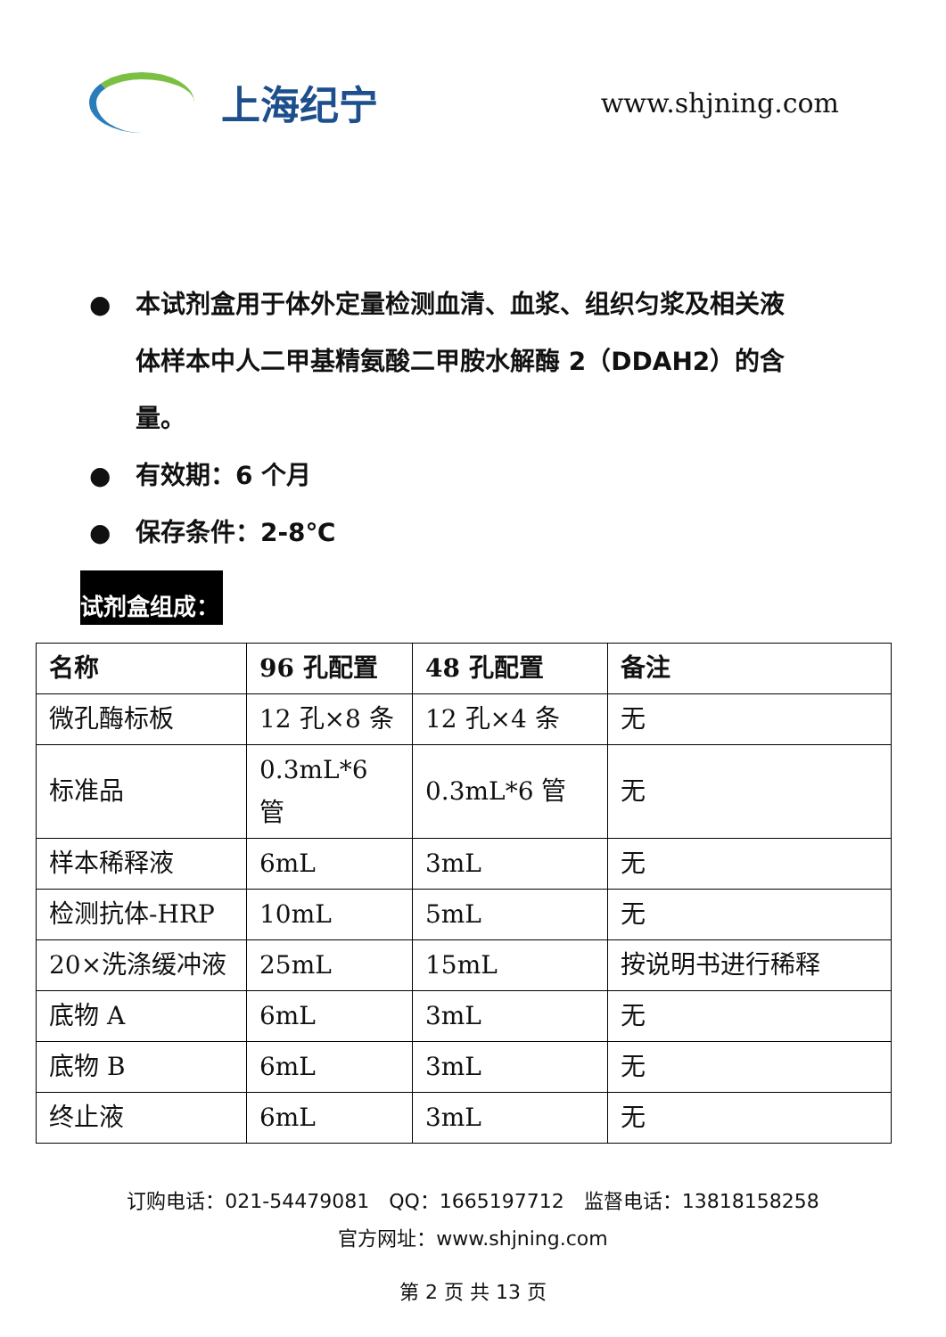上海纪宁
www.shjning.com
● 本试剂盒用于体外定量检测血清、血浆、组织匀浆及相关液体样本中人二甲基精氨酸二甲胺水解酶 2（DDAH2）的含量。
● 有效期：6 个月
● 保存条件：2-8℃
试剂盒组成：
| 名称 | 96 孔配置 | 48 孔配置 | 备注 |
| --- | --- | --- | --- |
| 微孔酶标板 | 12 孔×8 条 | 12 孔×4 条 | 无 |
| 标准品 | 0.3mL*6 管 | 0.3mL*6 管 | 无 |
| 样本稀释液 | 6mL | 3mL | 无 |
| 检测抗体-HRP | 10mL | 5mL | 无 |
| 20×洗涤缓冲液 | 25mL | 15mL | 按说明书进行稀释 |
| 底物 A | 6mL | 3mL | 无 |
| 底物 B | 6mL | 3mL | 无 |
| 终止液 | 6mL | 3mL | 无 |
订购电话：021-54479081　QQ：1665197712　监督电话：13818158258
官方网址：www.shjning.com
第 2 页 共 13 页